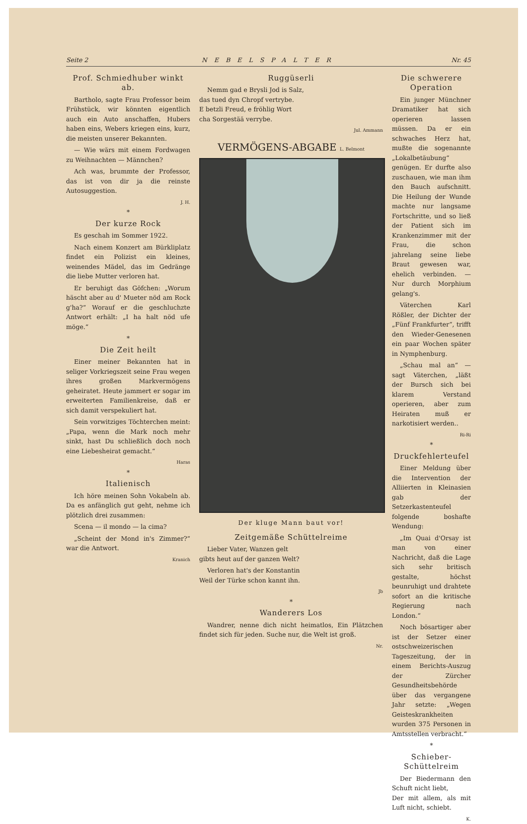Seite 2 NEBELSPALTER Nr. 45
Prof. Schmiedhuber winkt ab.
Bartholo, sagte Frau Professor beim Frühstück, wir könnten eigentlich auch ein Auto anschaffen, Hubers haben eins, Webers kriegen eins, kurz, die meisten unserer Bekannten.
— Wie wärs mit einem Fordwagen zu Weihnachten — Männchen?
Ach was, brummte der Professor, das ist von dir ja die reinste Autosuggestion.
J. H.
*
Der kurze Rock
Es geschah im Sommer 1922.
Nach einem Konzert am Bürkliplatz findet ein Polizist ein kleines, weinendes Mädel, das im Gedränge die liebe Mutter verloren hat.
Er beruhigt das Göfchen: „Worum häscht aber au d' Mueter nöd am Rock g'ha?“ Worauf er die geschluchzte Antwort erhält: „I ha halt nöd ufe möge.“
*
Die Zeit heilt
Einer meiner Bekannten hat in seliger Vorkriegszeit seine Frau wegen ihres großen Markvermögens geheiratet. Heute jammert er sogar im erweiterten Familienkreise, daß er sich damit verspekuliert hat.
Sein vorwitziges Töchterchen meint: „Papa, wenn die Mark noch mehr sinkt, hast Du schließlich doch noch eine Liebesheirat gemacht.“
Haras
*
Italienisch
Ich höre meinen Sohn Vokabeln ab. Da es anfänglich gut geht, nehme ich plötzlich drei zusammen:
Scena — il mondo — la cima?
„Scheint der Mond in's Zimmer?“ war die Antwort.
Kranich
Ruggüserli
Nemm gad e Brysli Jod is Salz,
das tued dyn Chropf vertrybe.
E betzli Freud, e fröhlig Wort
cha Sorgestää verrybe.
Jul. Ammann
VERMÖGENS-ABGABE L. Belmont
Der kluge Mann baut vor!
Zeitgemäße Schüttelreime
Lieber Vater, Wanzen gelt
gibts heut auf der ganzen Welt?
Verloren hat's der Konstantin
Weil der Türke schon kannt ihn.
Jb
*
Wanderers Los
Wandrer, nenne dich nicht heimatlos, Ein Plätzchen findet sich für jeden. Suche nur, die Welt ist groß.
Nr.
Die schwerere Operation
Ein junger Münchner Dramatiker hat sich operieren lassen müssen. Da er ein schwaches Herz hat, mußte die sogenannte „Lokalbetäubung“ genügen. Er durfte also zuschauen, wie man ihm den Bauch aufschnitt. Die Heilung der Wunde machte nur langsame Fortschritte, und so ließ der Patient sich im Krankenzimmer mit der Frau, die schon jahrelang seine liebe Braut gewesen war, ehelich verbinden. — Nur durch Morphium gelang's.
Väterchen Karl Rößler, der Dichter der „Fünf Frankfurter“, trifft den Wieder-Genesenen ein paar Wochen später in Nymphenburg.
„Schau mal an“ — sagt Väterchen, „läßt der Bursch sich bei klarem Verstand operieren, aber zum Heiraten muß er narkotisiert werden..
Ri-Ri
*
Druckfehlerteufel
Einer Meldung über die Intervention der Alliierten in Kleinasien gab der Setzerkastenteufel folgende boshafte Wendung:
„Im Quai d'Orsay ist man von einer Nachricht, daß die Lage sich sehr britisch gestalte, höchst beunruhigt und drahtete sofort an die kritische Regierung nach London.“
Noch bösartiger aber ist der Setzer einer ostschweizerischen Tageszeitung, der in einem Berichts-Auszug der Zürcher Gesundheitsbehörde über das vergangene Jahr setzte: „Wegen Geisteskrankheiten wurden 375 Personen in Amtsstellen verbracht.“
*
Schieber-Schüttelreim
Der Biedermann den Schuft nicht liebt,
Der mit allem, als mit Luft nicht, schiebt.
K.